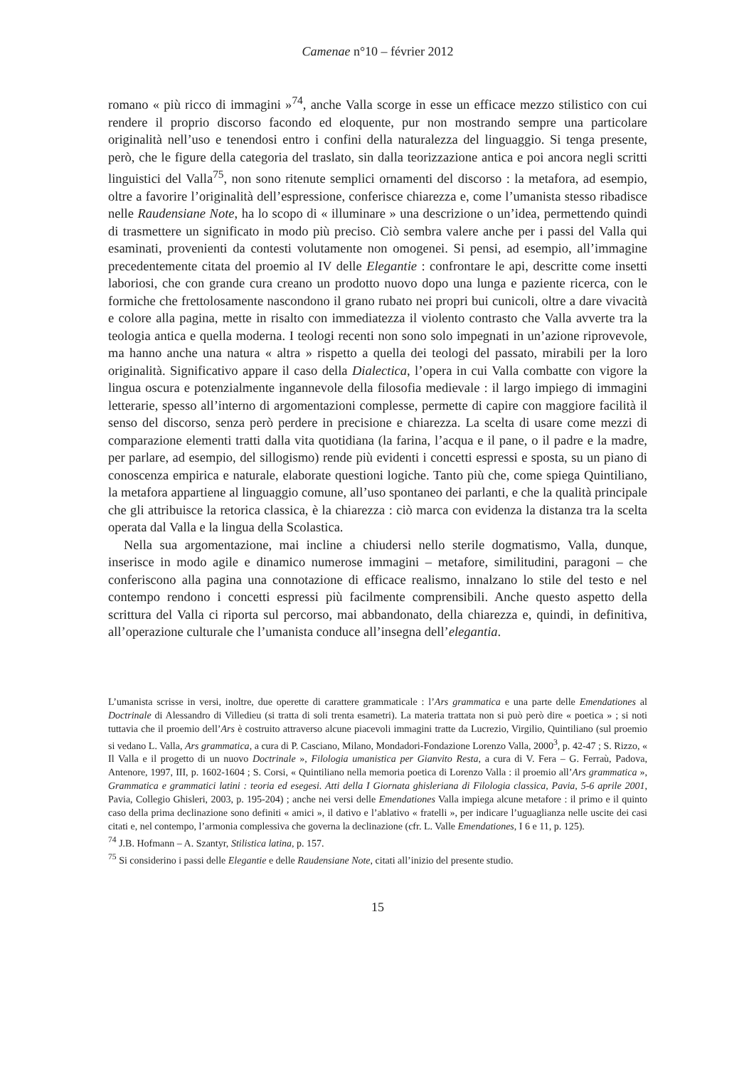Camenae n°10 – février 2012
romano « più ricco di immagini »<sup>74</sup>, anche Valla scorge in esse un efficace mezzo stilistico con cui rendere il proprio discorso facondo ed eloquente, pur non mostrando sempre una particolare originalità nell’uso e tenendosi entro i confini della naturalezza del linguaggio. Si tenga presente, però, che le figure della categoria del traslato, sin dalla teorizzazione antica e poi ancora negli scritti linguistici del Valla<sup>75</sup>, non sono ritenute semplici ornamenti del discorso : la metafora, ad esempio, oltre a favorire l’originalità dell’espressione, conferisce chiarezza e, come l’umanista stesso ribadisce nelle Raudensiane Note, ha lo scopo di « illuminare » una descrizione o un’idea, permettendo quindi di trasmettere un significato in modo più preciso. Ciò sembra valere anche per i passi del Valla qui esaminati, provenienti da contesti volutamente non omogenei. Si pensi, ad esempio, all’immagine precedentemente citata del proemio al IV delle Elegantie : confrontare le api, descritte come insetti laboriosi, che con grande cura creano un prodotto nuovo dopo una lunga e paziente ricerca, con le formiche che frettolosamente nascondono il grano rubato nei propri bui cunicoli, oltre a dare vivacità e colore alla pagina, mette in risalto con immediatezza il violento contrasto che Valla avverte tra la teologia antica e quella moderna. I teologi recenti non sono solo impegnati in un’azione riprovevole, ma hanno anche una natura « altra » rispetto a quella dei teologi del passato, mirabili per la loro originalità. Significativo appare il caso della Dialectica, l’opera in cui Valla combatte con vigore la lingua oscura e potenzialmente ingannevole della filosofia medievale : il largo impiego di immagini letterarie, spesso all’interno di argomentazioni complesse, permette di capire con maggiore facilità il senso del discorso, senza però perdere in precisione e chiarezza. La scelta di usare come mezzi di comparazione elementi tratti dalla vita quotidiana (la farina, l’acqua e il pane, o il padre e la madre, per parlare, ad esempio, del sillogismo) rende più evidenti i concetti espressi e sposta, su un piano di conoscenza empirica e naturale, elaborate questioni logiche. Tanto più che, come spiega Quintiliano, la metafora appartiene al linguaggio comune, all’uso spontaneo dei parlanti, e che la qualità principale che gli attribuisce la retorica classica, è la chiarezza : ciò marca con evidenza la distanza tra la scelta operata dal Valla e la lingua della Scolastica.
Nella sua argomentazione, mai incline a chiudersi nello sterile dogmatismo, Valla, dunque, inserisce in modo agile e dinamico numerose immagini – metafore, similitudini, paragoni – che conferiscono alla pagina una connotazione di efficace realismo, innalzano lo stile del testo e nel contempo rendono i concetti espressi più facilmente comprensibili. Anche questo aspetto della scrittura del Valla ci riporta sul percorso, mai abbandonato, della chiarezza e, quindi, in definitiva, all’operazione culturale che l’umanista conduce all’insegna dell’elegantia.
L’umanista scrisse in versi, inoltre, due operette di carattere grammaticale : l’Ars grammatica e una parte delle Emendationes al Doctrinale di Alessandro di Villedieu (si tratta di soli trenta esametri). La materia trattata non si può però dire « poetica » ; si noti tuttavia che il proemio dell’Ars è costruito attraverso alcune piacevoli immagini tratte da Lucrezio, Virgilio, Quintiliano (sul proemio si vedano L. Valla, Ars grammatica, a cura di P. Casciano, Milano, Mondadori-Fondazione Lorenzo Valla, 2000<sup>3</sup>, p. 42-47 ; S. Rizzo, « Il Valla e il progetto di un nuovo Doctrinale », Filologia umanistica per Gianvito Resta, a cura di V. Fera – G. Ferraù, Padova, Antenore, 1997, III, p. 1602-1604 ; S. Corsi, « Quintiliano nella memoria poetica di Lorenzo Valla : il proemio all’Ars grammatica », Grammatica e grammatici latini : teoria ed esegesi. Atti della I Giornata ghisleriana di Filologia classica, Pavia, 5-6 aprile 2001, Pavia, Collegio Ghisleri, 2003, p. 195-204) ; anche nei versi delle Emendationes Valla impiega alcune metafore : il primo e il quinto caso della prima declinazione sono definiti « amici », il dativo e l’ablativo « fratelli », per indicare l’uguaglianza nelle uscite dei casi citati e, nel contempo, l’armonia complessiva che governa la declinazione (cfr. L. Valle Emendationes, I 6 e 11, p. 125).
<sup>74</sup> J.B. Hofmann – A. Szantyr, Stilistica latina, p. 157.
<sup>75</sup> Si considerino i passi delle Elegantie e delle Raudensiane Note, citati all’inizio del presente studio.
15